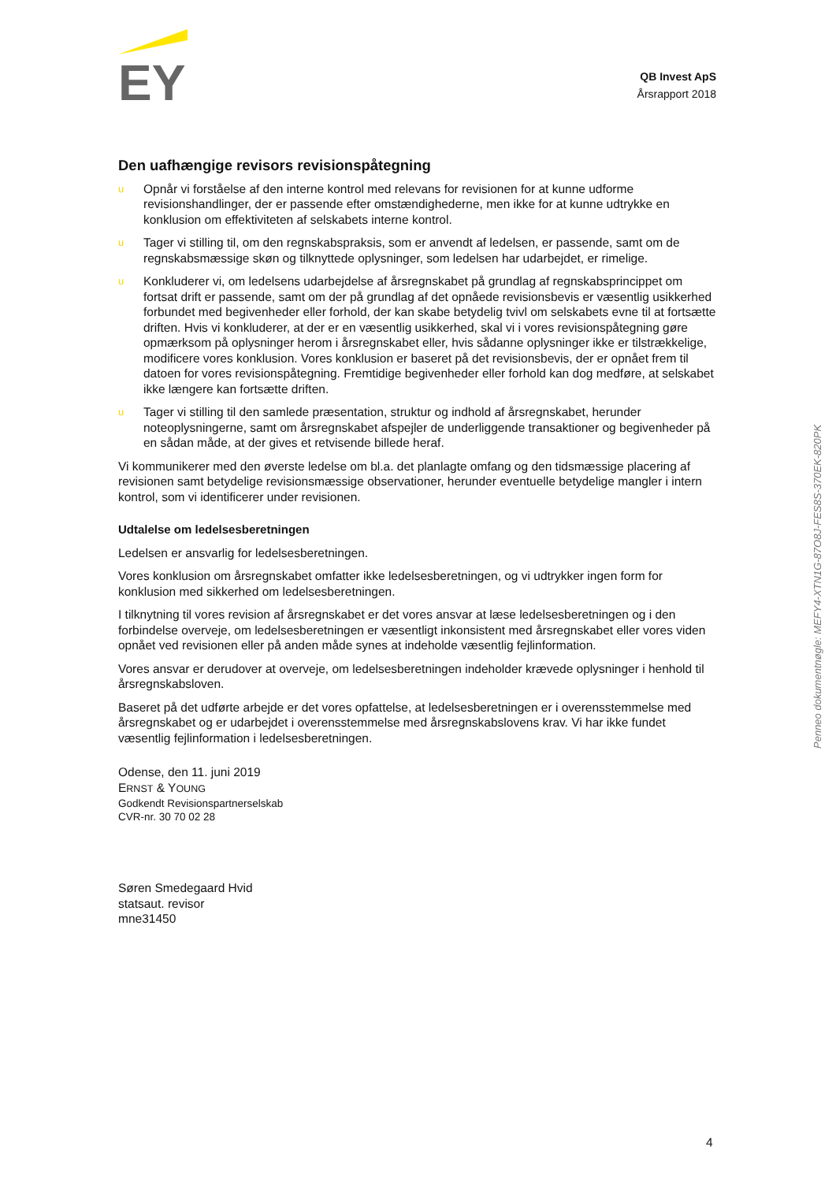EY
QB Invest ApS
Årsrapport 2018
Den uafhængige revisors revisionspåtegning
u Opnår vi forståelse af den interne kontrol med relevans for revisionen for at kunne udforme revisionshandlinger, der er passende efter omstændighederne, men ikke for at kunne udtrykke en konklusion om effektiviteten af selskabets interne kontrol.
u Tager vi stilling til, om den regnskabspraksis, som er anvendt af ledelsen, er passende, samt om de regnskabsmæssige skøn og tilknyttede oplysninger, som ledelsen har udarbejdet, er rimelige.
u Konkluderer vi, om ledelsens udarbejdelse af årsregnskabet på grundlag af regnskabsprincippet om fortsat drift er passende, samt om der på grundlag af det opnåede revisionsbevis er væsentlig usikkerhed forbundet med begivenheder eller forhold, der kan skabe betydelig tvivl om selskabets evne til at fortsætte driften. Hvis vi konkluderer, at der er en væsentlig usikkerhed, skal vi i vores revisionspåtegning gøre opmærksom på oplysninger herom i årsregnskabet eller, hvis sådanne oplysninger ikke er tilstrækkelige, modificere vores konklusion. Vores konklusion er baseret på det revisionsbevis, der er opnået frem til datoen for vores revisionspåtegning. Fremtidige begivenheder eller forhold kan dog medføre, at selskabet ikke længere kan fortsætte driften.
u Tager vi stilling til den samlede præsentation, struktur og indhold af årsregnskabet, herunder noteoplysningerne, samt om årsregnskabet afspejler de underliggende transaktioner og begivenheder på en sådan måde, at der gives et retvisende billede heraf.
Vi kommunikerer med den øverste ledelse om bl.a. det planlagte omfang og den tidsmæssige placering af revisionen samt betydelige revisionsmæssige observationer, herunder eventuelle betydelige mangler i intern kontrol, som vi identificerer under revisionen.
Udtalelse om ledelsesberetningen
Ledelsen er ansvarlig for ledelsesberetningen.
Vores konklusion om årsregnskabet omfatter ikke ledelsesberetningen, og vi udtrykker ingen form for konklusion med sikkerhed om ledelsesberetningen.
I tilknytning til vores revision af årsregnskabet er det vores ansvar at læse ledelsesberetningen og i den forbindelse overveje, om ledelsesberetningen er væsentligt inkonsistent med årsregnskabet eller vores viden opnået ved revisionen eller på anden måde synes at indeholde væsentlig fejlinformation.
Vores ansvar er derudover at overveje, om ledelsesberetningen indeholder krævede oplysninger i henhold til årsregnskabsloven.
Baseret på det udførte arbejde er det vores opfattelse, at ledelsesberetningen er i overensstemmelse med årsregnskabet og er udarbejdet i overensstemmelse med årsregnskabslovens krav. Vi har ikke fundet væsentlig fejlinformation i ledelsesberetningen.
Odense, den 11. juni 2019
ERNST & YOUNG
Godkendt Revisionspartnerselskab
CVR-nr. 30 70 02 28
Søren Smedegaard Hvid
statsaut. revisor
mne31450
Penneo dokumentnøgle: MEFY4-XTN1G-87O8J-FES8S-370EK-820PK
4